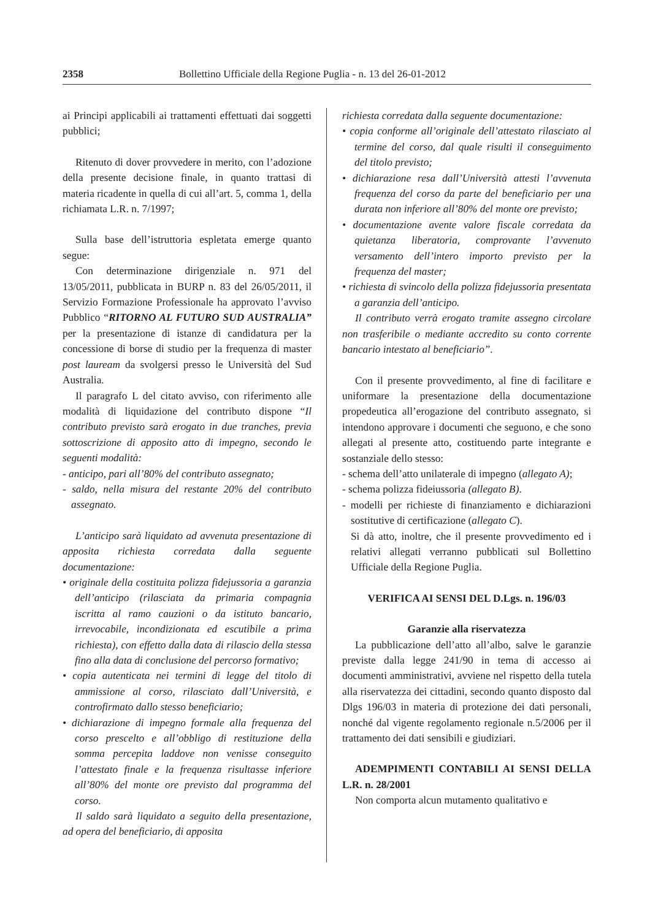2358 Bollettino Ufficiale della Regione Puglia - n. 13 del 26-01-2012
ai Principi applicabili ai trattamenti effettuati dai soggetti pubblici;
Ritenuto di dover provvedere in merito, con l’adozione della presente decisione finale, in quanto trattasi di materia ricadente in quella di cui all’art. 5, comma 1, della richiamata L.R. n. 7/1997;
Sulla base dell’istruttoria espletata emerge quanto segue:
Con determinazione dirigenziale n. 971 del 13/05/2011, pubblicata in BURP n. 83 del 26/05/2011, il Servizio Formazione Professionale ha approvato l’avviso Pubblico “RITORNO AL FUTURO SUD AUSTRALIA” per la presentazione di istanze di candidatura per la concessione di borse di studio per la frequenza di master post lauream da svolgersi presso le Università del Sud Australia.
Il paragrafo L del citato avviso, con riferimento alle modalità di liquidazione del contributo dispone “Il contributo previsto sarà erogato in due tranches, previa sottoscrizione di apposito atto di impegno, secondo le seguenti modalità:
- anticipo, pari all’80% del contributo assegnato;
- saldo, nella misura del restante 20% del contributo assegnato.
L’anticipo sarà liquidato ad avvenuta presentazione di apposita richiesta corredata dalla seguente documentazione:
• originale della costituita polizza fidejussoria a garanzia dell’anticipo (rilasciata da primaria compagnia iscritta al ramo cauzioni o da istituto bancario, irrevocabile, incondizionata ed escutibile a prima richiesta), con effetto dalla data di rilascio della stessa fino alla data di conclusione del percorso formativo;
• copia autenticata nei termini di legge del titolo di ammissione al corso, rilasciato dall’Università, e controfirmato dallo stesso beneficiario;
• dichiarazione di impegno formale alla frequenza del corso prescelto e all’obbligo di restituzione della somma percepita laddove non venisse conseguito l’attestato finale e la frequenza risultasse inferiore all’80% del monte ore previsto dal programma del corso.
Il saldo sarà liquidato a seguito della presentazione, ad opera del beneficiario, di apposita
richiesta corredata dalla seguente documentazione:
• copia conforme all’originale dell’attestato rilasciato al termine del corso, dal quale risulti il conseguimento del titolo previsto;
• dichiarazione resa dall’Università attesti l’avvenuta frequenza del corso da parte del beneficiario per una durata non inferiore all’80% del monte ore previsto;
• documentazione avente valore fiscale corredata da quietanza liberatoria, comprovante l’avvenuto versamento dell’intero importo previsto per la frequenza del master;
• richiesta di svincolo della polizza fidejussoria presentata a garanzia dell’anticipo.
Il contributo verrà erogato tramite assegno circolare non trasferibile o mediante accredito su conto corrente bancario intestato al beneficiario”.
Con il presente provvedimento, al fine di facilitare e uniformare la presentazione della documentazione propedeutica all’erogazione del contributo assegnato, si intendono approvare i documenti che seguono, e che sono allegati al presente atto, costituendo parte integrante e sostanziale dello stesso:
- schema dell’atto unilaterale di impegno (allegato A);
- schema polizza fideiussoria (allegato B).
- modelli per richieste di finanziamento e dichiarazioni sostitutive di certificazione (allegato C).
Si dà atto, inoltre, che il presente provvedimento ed i relativi allegati verranno pubblicati sul Bollettino Ufficiale della Regione Puglia.
VERIFICA AI SENSI DEL D.Lgs. n. 196/03
Garanzie alla riservatezza
La pubblicazione dell’atto all’albo, salve le garanzie previste dalla legge 241/90 in tema di accesso ai documenti amministrativi, avviene nel rispetto della tutela alla riservatezza dei cittadini, secondo quanto disposto dal Dlgs 196/03 in materia di protezione dei dati personali, nonché dal vigente regolamento regionale n.5/2006 per il trattamento dei dati sensibili e giudiziari.
ADEMPIMENTI CONTABILI AI SENSI DELLA L.R. n. 28/2001
Non comporta alcun mutamento qualitativo e